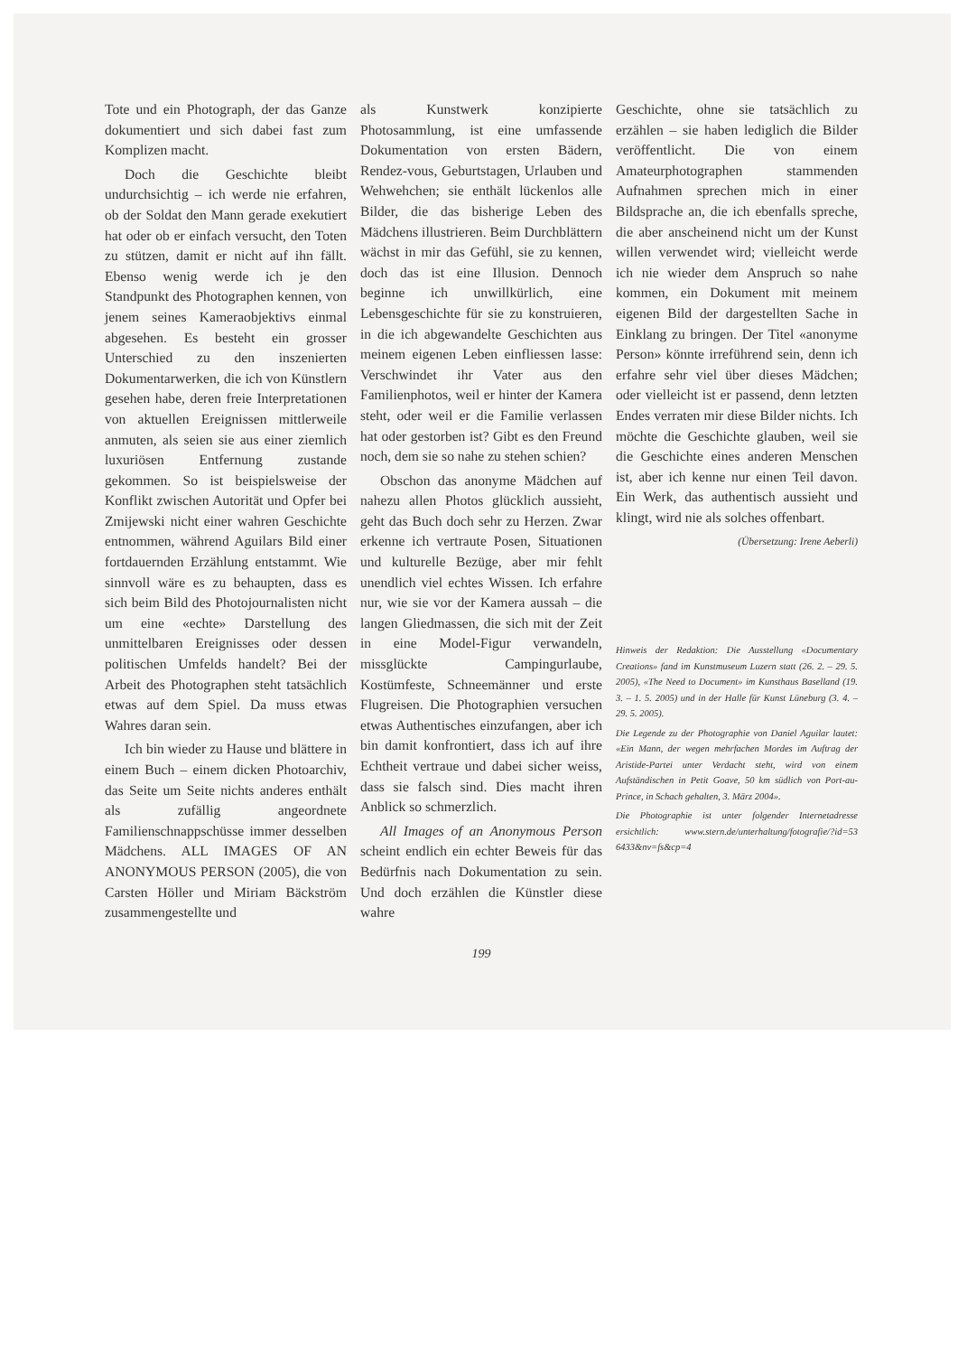Tote und ein Photograph, der das Ganze dokumentiert und sich dabei fast zum Komplizen macht.
Doch die Geschichte bleibt undurchsichtig – ich werde nie erfahren, ob der Soldat den Mann gerade exekutiert hat oder ob er einfach versucht, den Toten zu stützen, damit er nicht auf ihn fällt. Ebenso wenig werde ich je den Standpunkt des Photographen kennen, von jenem seines Kameraobjektivs einmal abgesehen. Es besteht ein grosser Unterschied zu den inszenierten Dokumentarwerken, die ich von Künstlern gesehen habe, deren freie Interpretationen von aktuellen Ereignissen mittlerweile anmuten, als seien sie aus einer ziemlich luxuriösen Entfernung zustande gekommen. So ist beispielsweise der Konflikt zwischen Autorität und Opfer bei Zmijewski nicht einer wahren Geschichte entnommen, während Aguilars Bild einer fortdauernden Erzählung entstammt. Wie sinnvoll wäre es zu behaupten, dass es sich beim Bild des Photojournalisten nicht um eine «echte» Darstellung des unmittelbaren Ereignisses oder dessen politischen Umfelds handelt? Bei der Arbeit des Photographen steht tatsächlich etwas auf dem Spiel. Da muss etwas Wahres daran sein.
Ich bin wieder zu Hause und blättere in einem Buch – einem dicken Photoarchiv, das Seite um Seite nichts anderes enthält als zufällig angeordnete Familienschnappschüsse immer desselben Mädchens. ALL IMAGES OF AN ANONYMOUS PERSON (2005), die von Carsten Höller und Miriam Bäckström zusammengestellte und
als Kunstwerk konzipierte Photosammlung, ist eine umfassende Dokumentation von ersten Bädern, Rendez-vous, Geburtstagen, Urlauben und Wehwehchen; sie enthält lückenlos alle Bilder, die das bisherige Leben des Mädchens illustrieren. Beim Durchblättern wächst in mir das Gefühl, sie zu kennen, doch das ist eine Illusion. Dennoch beginne ich unwillkürlich, eine Lebensgeschichte für sie zu konstruieren, in die ich abgewandelte Geschichten aus meinem eigenen Leben einfliessen lasse: Verschwindet ihr Vater aus den Familienphotos, weil er hinter der Kamera steht, oder weil er die Familie verlassen hat oder gestorben ist? Gibt es den Freund noch, dem sie so nahe zu stehen schien?
Obschon das anonyme Mädchen auf nahezu allen Photos glücklich aussieht, geht das Buch doch sehr zu Herzen. Zwar erkenne ich vertraute Posen, Situationen und kulturelle Bezüge, aber mir fehlt unendlich viel echtes Wissen. Ich erfahre nur, wie sie vor der Kamera aussah – die langen Gliedmassen, die sich mit der Zeit in eine Model-Figur verwandeln, missglückte Campingurlaube, Kostümfeste, Schneemänner und erste Flugreisen. Die Photographien versuchen etwas Authentisches einzufangen, aber ich bin damit konfrontiert, dass ich auf ihre Echtheit vertraue und dabei sicher weiss, dass sie falsch sind. Dies macht ihren Anblick so schmerzlich.
All Images of an Anonymous Person scheint endlich ein echter Beweis für das Bedürfnis nach Dokumentation zu sein. Und doch erzählen die Künstler diese wahre
Geschichte, ohne sie tatsächlich zu erzählen – sie haben lediglich die Bilder veröffentlicht. Die von einem Amateurphotographen stammenden Aufnahmen sprechen mich in einer Bildsprache an, die ich ebenfalls spreche, die aber anscheinend nicht um der Kunst willen verwendet wird; vielleicht werde ich nie wieder dem Anspruch so nahe kommen, ein Dokument mit meinem eigenen Bild der dargestellten Sache in Einklang zu bringen. Der Titel «anonyme Person» könnte irreführend sein, denn ich erfahre sehr viel über dieses Mädchen; oder vielleicht ist er passend, denn letzten Endes verraten mir diese Bilder nichts. Ich möchte die Geschichte glauben, weil sie die Geschichte eines anderen Menschen ist, aber ich kenne nur einen Teil davon. Ein Werk, das authentisch aussieht und klingt, wird nie als solches offenbart.
(Übersetzung: Irene Aeberli)
Hinweis der Redaktion: Die Ausstellung «Documentary Creations» fand im Kunstmuseum Luzern statt (26. 2. – 29. 5. 2005), «The Need to Document» im Kunsthaus Baselland (19. 3. – 1. 5. 2005) und in der Halle für Kunst Lüneburg (3. 4. – 29. 5. 2005).
Die Legende zu der Photographie von Daniel Aguilar lautet: «Ein Mann, der wegen mehrfachen Mordes im Auftrag der Aristide-Partei unter Verdacht steht, wird von einem Aufständischen in Petit Goave, 50 km südlich von Port-au-Prince, in Schach gehalten, 3. März 2004».
Die Photographie ist unter folgender Internetadresse ersichtlich: www.stern.de/unterhaltung/fotografie/?id=53 6433&nv=fs&cp=4
199